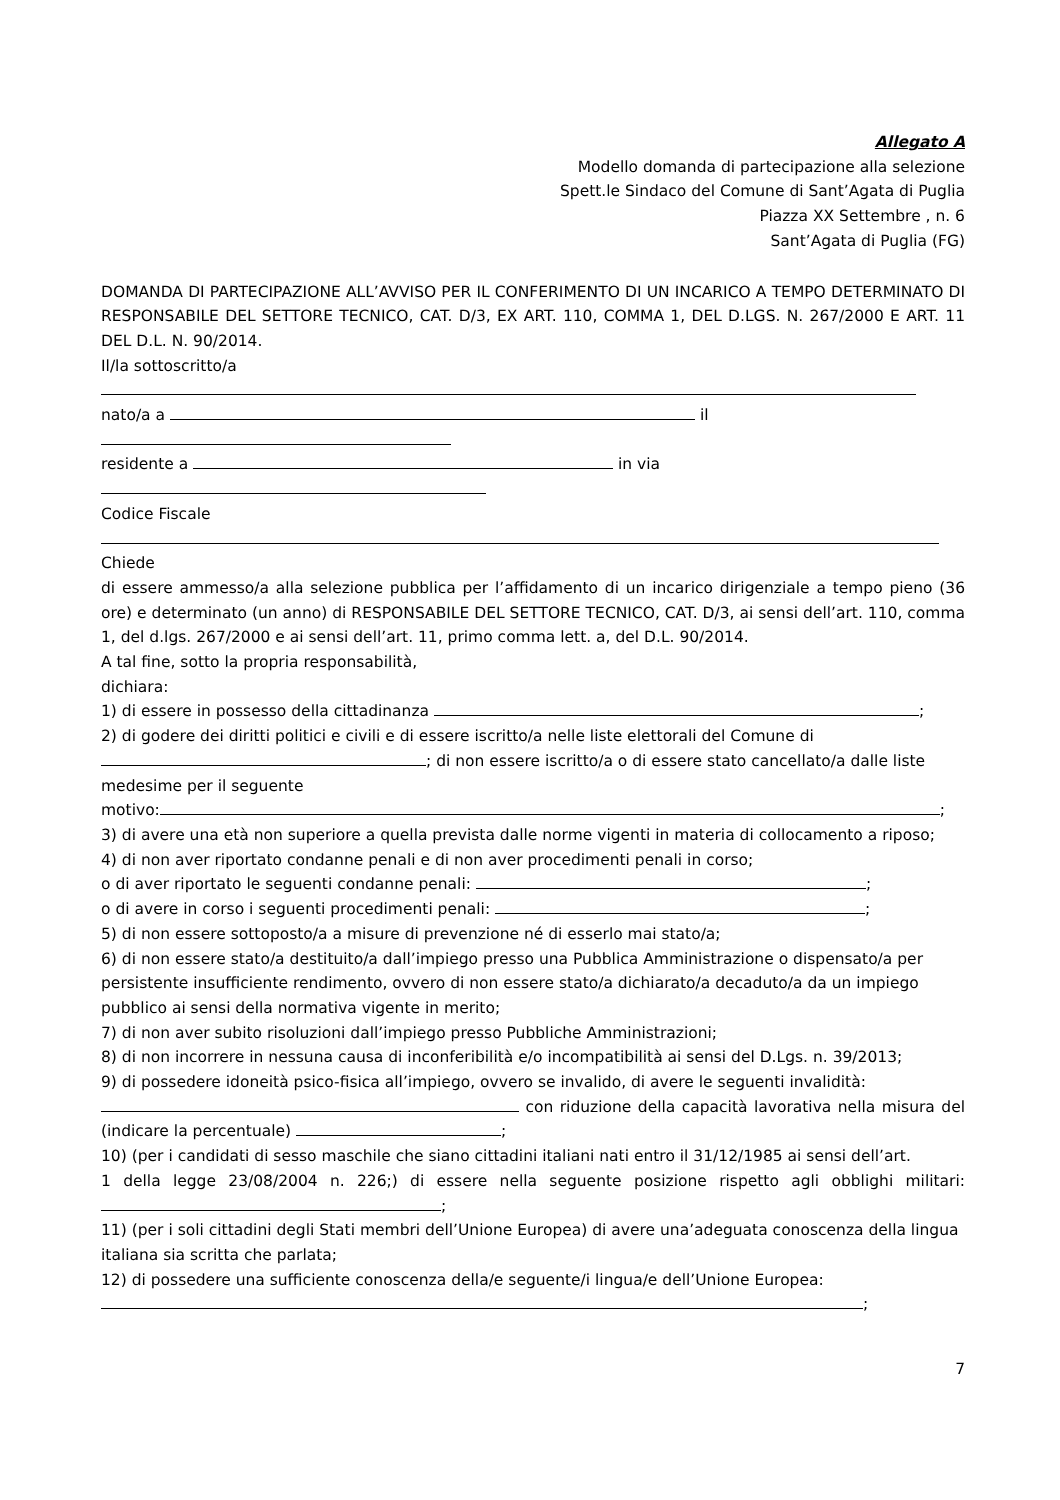Allegato A
Modello domanda di partecipazione alla selezione
Spett.le Sindaco del Comune di Sant’Agata di Puglia
Piazza XX Settembre , n. 6
Sant’Agata di Puglia (FG)
DOMANDA DI PARTECIPAZIONE ALL’AVVISO PER IL CONFERIMENTO DI UN INCARICO A TEMPO DETERMINATO DI RESPONSABILE DEL SETTORE TECNICO, CAT. D/3, EX ART. 110, COMMA 1, DEL D.LGS. N. 267/2000 E ART. 11 DEL D.L. N. 90/2014.
Il/la sottoscritto/a
nato/a a il
residente a in via
Codice Fiscale
Chiede
di essere ammesso/a alla selezione pubblica per l’affidamento di un incarico dirigenziale a tempo pieno (36 ore) e determinato (un anno) di RESPONSABILE DEL SETTORE TECNICO, CAT. D/3, ai sensi dell’art. 110, comma 1, del d.lgs. 267/2000 e ai sensi dell’art. 11, primo comma lett. a, del D.L. 90/2014.
A tal fine, sotto la propria responsabilità,
dichiara:
1) di essere in possesso della cittadinanza ;
2) di godere dei diritti politici e civili e di essere iscritto/a nelle liste elettorali del Comune di
; di non essere iscritto/a o di essere stato cancellato/a dalle liste medesime per il seguente
motivo: ;
3) di avere una età non superiore a quella prevista dalle norme vigenti in materia di collocamento a riposo;
4) di non aver riportato condanne penali e di non aver procedimenti penali in corso;
o di aver riportato le seguenti condanne penali: ;
o di avere in corso i seguenti procedimenti penali: ;
5) di non essere sottoposto/a a misure di prevenzione né di esserlo mai stato/a;
6) di non essere stato/a destituito/a dall’impiego presso una Pubblica Amministrazione o dispensato/a per persistente insufficiente rendimento, ovvero di non essere stato/a dichiarato/a decaduto/a da un impiego pubblico ai sensi della normativa vigente in merito;
7) di non aver subito risoluzioni dall’impiego presso Pubbliche Amministrazioni;
8) di non incorrere in nessuna causa di inconferibilità e/o incompatibilità ai sensi del D.Lgs. n. 39/2013;
9) di possedere idoneità psico-fisica all’impiego, ovvero se invalido, di avere le seguenti invalidità:
con riduzione della capacità lavorativa nella misura del (indicare la percentuale) ;
10) (per i candidati di sesso maschile che siano cittadini italiani nati entro il 31/12/1985 ai sensi dell’art.
1 della legge 23/08/2004 n. 226;) di essere nella seguente posizione rispetto agli obblighi militari: ;
11) (per i soli cittadini degli Stati membri dell’Unione Europea) di avere una’adeguata conoscenza della lingua italiana sia scritta che parlata;
12) di possedere una sufficiente conoscenza della/e seguente/i lingua/e dell’Unione Europea:
;
7